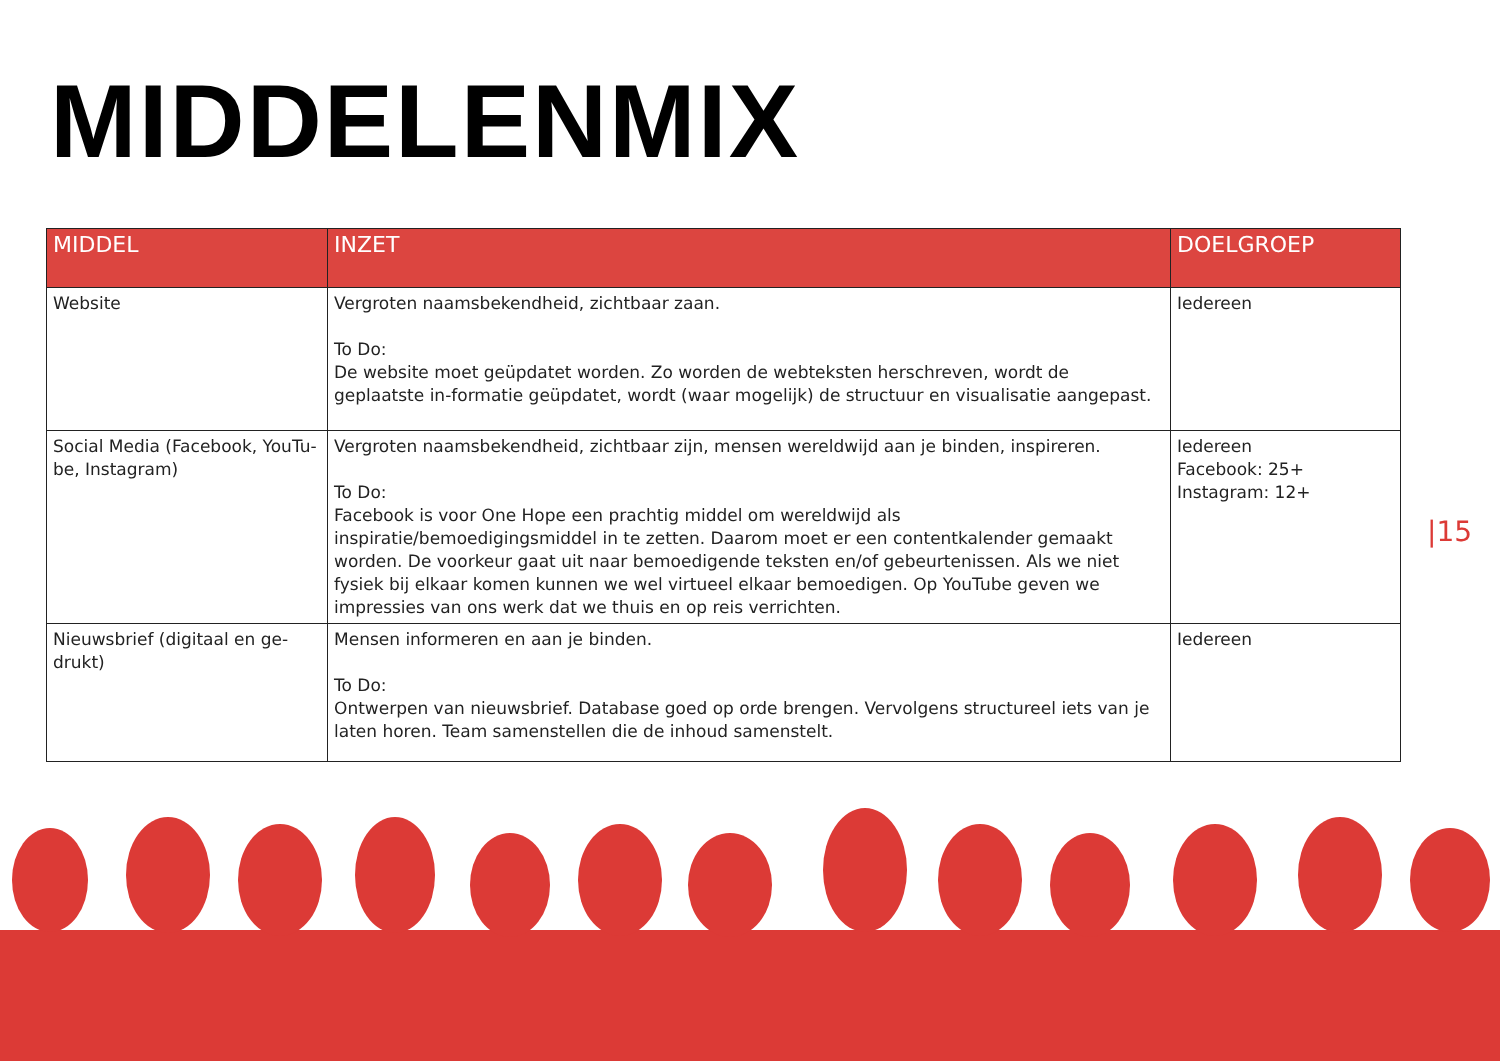MIDDELENMIX
| MIDDEL | INZET | DOELGROEP |
| --- | --- | --- |
| Website | Vergroten naamsbekendheid, zichtbaar zaan. To Do: De website moet geüpdatet worden. Zo worden de webteksten herschreven, wordt de geplaatste in-formatie geüpdatet, wordt (waar mogelijk) de structuur en visualisatie aangepast. | Iedereen |
| Social Media (Facebook, YouTu-be, Instagram) | Vergroten naamsbekendheid, zichtbaar zijn, mensen wereldwijd aan je binden, inspireren. To Do: Facebook is voor One Hope een prachtig middel om wereldwijd als inspiratie/bemoedigingsmiddel in te zetten. Daarom moet er een contentkalender gemaakt worden. De voorkeur gaat uit naar bemoedigende teksten en/of gebeurtenissen. Als we niet fysiek bij elkaar komen kunnen we wel virtueel elkaar bemoedigen. Op YouTube geven we impressies van ons werk dat we thuis en op reis verrichten. | Iedereen Facebook: 25+ Instagram: 12+ |
| Nieuwsbrief (digitaal en ge-drukt) | Mensen informeren en aan je binden. To Do: Ontwerpen van nieuwsbrief. Database goed op orde brengen. Vervolgens structureel iets van je laten horen. Team samenstellen die de inhoud samenstelt. | Iedereen |
|15